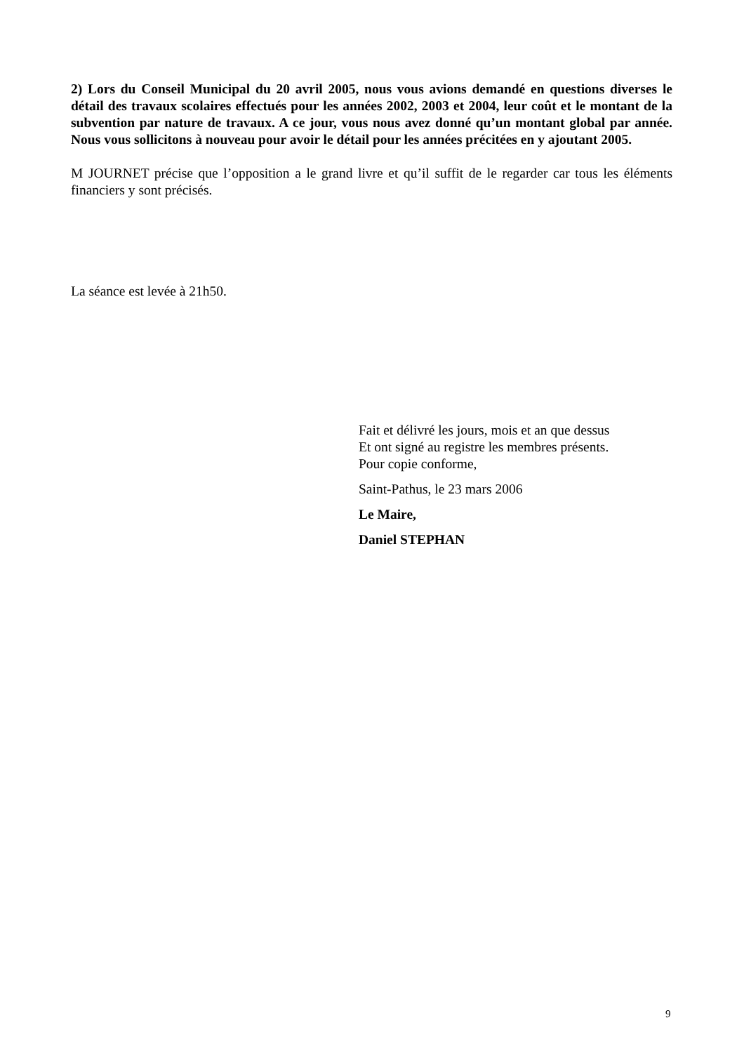2) Lors du Conseil Municipal du 20 avril 2005, nous vous avions demandé en questions diverses le détail des travaux scolaires effectués pour les années 2002, 2003 et 2004, leur coût et le montant de la subvention par nature de travaux. A ce jour, vous nous avez donné qu’un montant global par année. Nous vous sollicitons à nouveau pour avoir le détail pour les années précitées en y ajoutant 2005.
M JOURNET précise que l’opposition a le grand livre et qu’il suffit de le regarder car tous les éléments financiers y sont précisés.
La séance est levée à 21h50.
Fait et délivré les jours, mois et an que dessus
Et ont signé au registre les membres présents.
Pour copie conforme,
Saint-Pathus, le 23 mars 2006
Le Maire,
Daniel STEPHAN
9